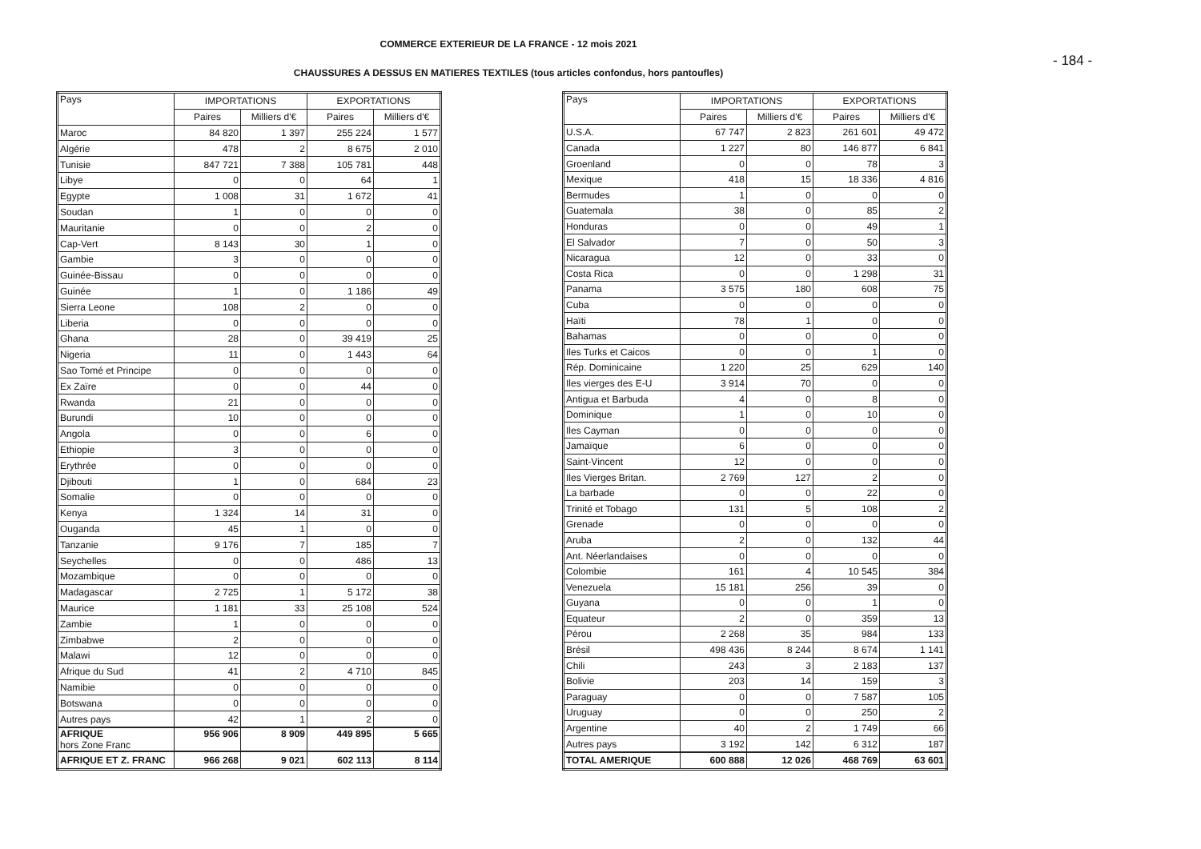COMMERCE EXTERIEUR DE LA FRANCE - 12 mois 2021
- 184 -
CHAUSSURES A DESSUS EN MATIERES TEXTILES (tous articles confondus, hors pantoufles)
| Pays | IMPORTATIONS | | EXPORTATIONS | |
| --- | --- | --- | --- | --- |
| | Paires | Milliers d'€ | Paires | Milliers d'€ |
| Maroc | 84 820 | 1 397 | 255 224 | 1 577 |
| Algérie | 478 | 2 | 8 675 | 2 010 |
| Tunisie | 847 721 | 7 388 | 105 781 | 448 |
| Libye | 0 | 0 | 64 | 1 |
| Egypte | 1 008 | 31 | 1 672 | 41 |
| Soudan | 1 | 0 | 0 | 0 |
| Mauritanie | 0 | 0 | 2 | 0 |
| Cap-Vert | 8 143 | 30 | 1 | 0 |
| Gambie | 3 | 0 | 0 | 0 |
| Guinée-Bissau | 0 | 0 | 0 | 0 |
| Guinée | 1 | 0 | 1 186 | 49 |
| Sierra Leone | 108 | 2 | 0 | 0 |
| Liberia | 0 | 0 | 0 | 0 |
| Ghana | 28 | 0 | 39 419 | 25 |
| Nigeria | 11 | 0 | 1 443 | 64 |
| Sao Tomé et Principe | 0 | 0 | 0 | 0 |
| Ex Zaïre | 0 | 0 | 44 | 0 |
| Rwanda | 21 | 0 | 0 | 0 |
| Burundi | 10 | 0 | 0 | 0 |
| Angola | 0 | 0 | 6 | 0 |
| Ethiopie | 3 | 0 | 0 | 0 |
| Erythrée | 0 | 0 | 0 | 0 |
| Djibouti | 1 | 0 | 684 | 23 |
| Somalie | 0 | 0 | 0 | 0 |
| Kenya | 1 324 | 14 | 31 | 0 |
| Ouganda | 45 | 1 | 0 | 0 |
| Tanzanie | 9 176 | 7 | 185 | 7 |
| Seychelles | 0 | 0 | 486 | 13 |
| Mozambique | 0 | 0 | 0 | 0 |
| Madagascar | 2 725 | 1 | 5 172 | 38 |
| Maurice | 1 181 | 33 | 25 108 | 524 |
| Zambie | 1 | 0 | 0 | 0 |
| Zimbabwe | 2 | 0 | 0 | 0 |
| Malawi | 12 | 0 | 0 | 0 |
| Afrique du Sud | 41 | 2 | 4 710 | 845 |
| Namibie | 0 | 0 | 0 | 0 |
| Botswana | 0 | 0 | 0 | 0 |
| Autres pays | 42 | 1 | 2 | 0 |
| AFRIQUE hors Zone Franc | 956 906 | 8 909 | 449 895 | 5 665 |
| AFRIQUE ET Z. FRANC | 966 268 | 9 021 | 602 113 | 8 114 |
| Pays | IMPORTATIONS | | EXPORTATIONS | |
| --- | --- | --- | --- | --- |
| | Paires | Milliers d'€ | Paires | Milliers d'€ |
| U.S.A. | 67 747 | 2 823 | 261 601 | 49 472 |
| Canada | 1 227 | 80 | 146 877 | 6 841 |
| Groenland | 0 | 0 | 78 | 3 |
| Mexique | 418 | 15 | 18 336 | 4 816 |
| Bermudes | 1 | 0 | 0 | 0 |
| Guatemala | 38 | 0 | 85 | 2 |
| Honduras | 0 | 0 | 49 | 1 |
| El Salvador | 7 | 0 | 50 | 3 |
| Nicaragua | 12 | 0 | 33 | 0 |
| Costa Rica | 0 | 0 | 1 298 | 31 |
| Panama | 3 575 | 180 | 608 | 75 |
| Cuba | 0 | 0 | 0 | 0 |
| Haïti | 78 | 1 | 0 | 0 |
| Bahamas | 0 | 0 | 0 | 0 |
| Iles Turks et Caicos | 0 | 0 | 1 | 0 |
| Rép. Dominicaine | 1 220 | 25 | 629 | 140 |
| Iles vierges des E-U | 3 914 | 70 | 0 | 0 |
| Antigua et Barbuda | 4 | 0 | 8 | 0 |
| Dominique | 1 | 0 | 10 | 0 |
| Iles Cayman | 0 | 0 | 0 | 0 |
| Jamaïque | 6 | 0 | 0 | 0 |
| Saint-Vincent | 12 | 0 | 0 | 0 |
| Iles Vierges Britan. | 2 769 | 127 | 2 | 0 |
| La barbade | 0 | 0 | 22 | 0 |
| Trinité et Tobago | 131 | 5 | 108 | 2 |
| Grenade | 0 | 0 | 0 | 0 |
| Aruba | 2 | 0 | 132 | 44 |
| Ant. Néerlandaises | 0 | 0 | 0 | 0 |
| Colombie | 161 | 4 | 10 545 | 384 |
| Venezuela | 15 181 | 256 | 39 | 0 |
| Guyana | 0 | 0 | 1 | 0 |
| Equateur | 2 | 0 | 359 | 13 |
| Pérou | 2 268 | 35 | 984 | 133 |
| Brésil | 498 436 | 8 244 | 8 674 | 1 141 |
| Chili | 243 | 3 | 2 183 | 137 |
| Bolivie | 203 | 14 | 159 | 3 |
| Paraguay | 0 | 0 | 7 587 | 105 |
| Uruguay | 0 | 0 | 250 | 2 |
| Argentine | 40 | 2 | 1 749 | 66 |
| Autres pays | 3 192 | 142 | 6 312 | 187 |
| TOTAL AMERIQUE | 600 888 | 12 026 | 468 769 | 63 601 |